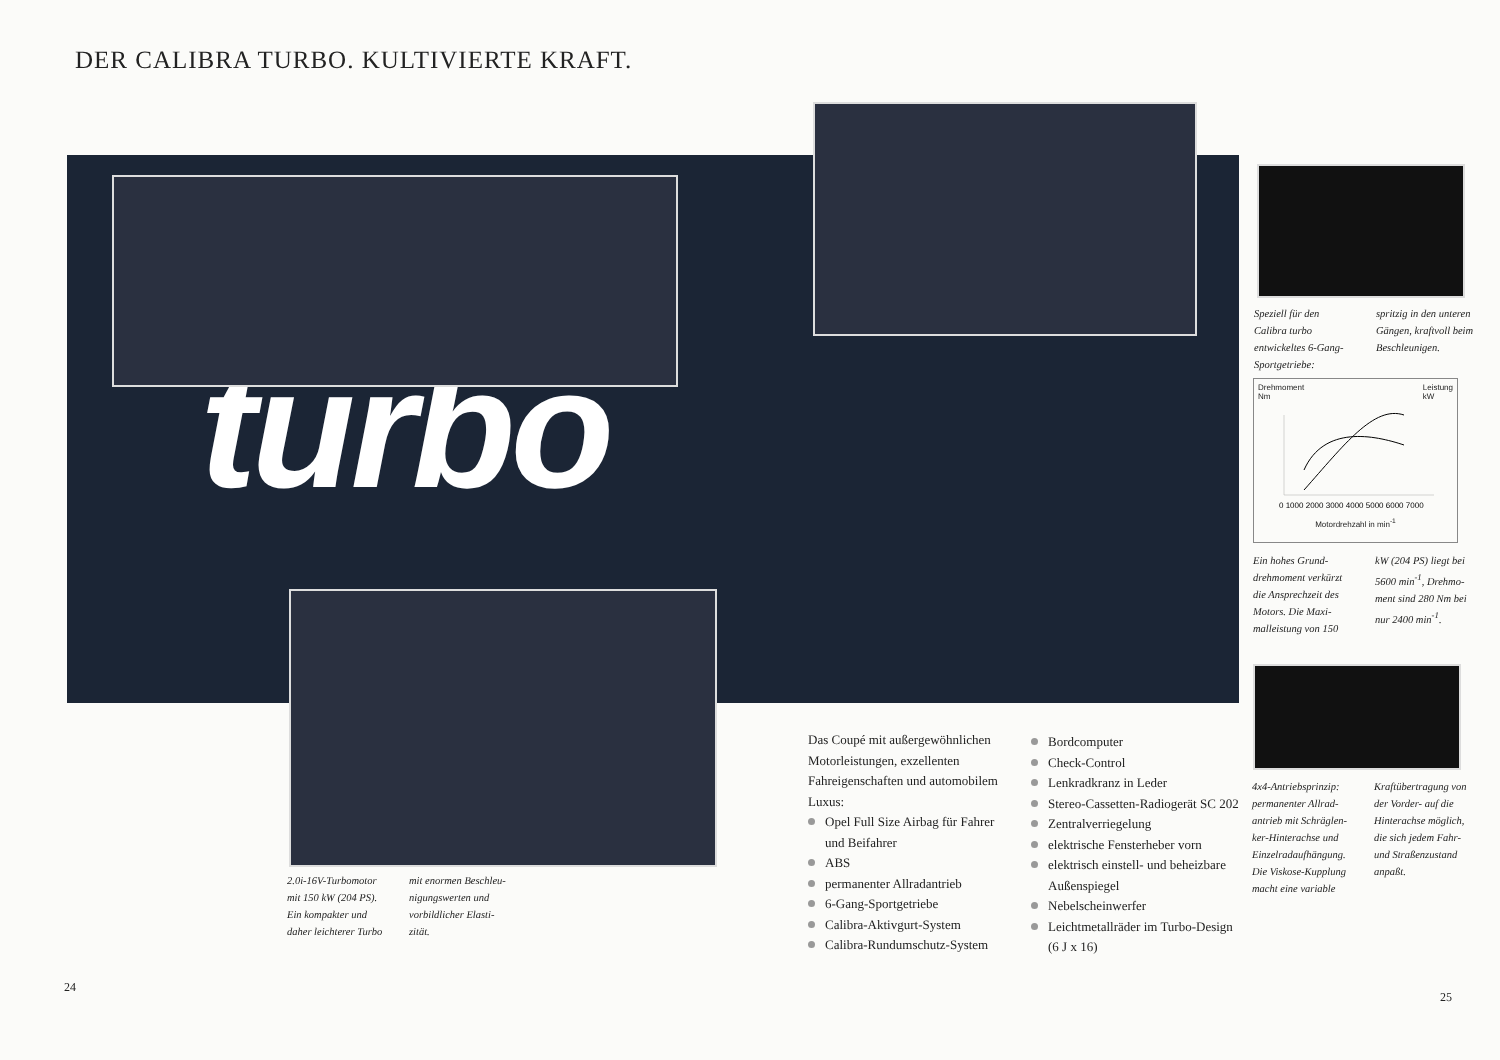turbo
DER CALIBRA TURBO. KULTIVIERTE KRAFT.
2.0i-16V-Turbomotor mit 150 kW (204 PS). Ein kompakter und daher leichterer Turbo
mit enormen Beschleu­nigungswerten und vorbildlicher Elasti­zität.
Speziell für den Calibra turbo entwickeltes 6-Gang-Sportgetriebe:
spritzig in den unteren Gängen, kraftvoll beim Beschleunigen.
Drehmoment
Nm Leistung
kW
0 1000 2000 3000 4000 5000 6000 7000
Motordrehzahl in min<sup>-1</sup>
Ein hohes Grund­drehmoment verkürzt die Ansprechzeit des Motors. Die Maxi­malleistung von 150
kW (204 PS) liegt bei 5600 min<sup>-1</sup>, Drehmo­ment sind 280 Nm bei nur 2400 min<sup>-1</sup>.
4x4-Antriebsprinzip: permanenter Allrad­antrieb mit Schräglen­ker-Hinterachse und Einzelradaufhängung. Die Viskose-Kupplung macht eine variable
Kraftübertragung von der Vorder- auf die Hinterachse möglich, die sich jedem Fahr- und Straßenzustand anpaßt.
Das Coupé mit außergewöhnli­chen Motorleistungen, exzellenten Fahreigenschaften und automobilem Luxus:
Opel Full Size Airbag für Fahrer und Beifahrer
ABS
permanenter Allradantrieb
6-Gang-Sportgetriebe
Calibra-Aktivgurt-System
Calibra-Rundumschutz-System
Bordcomputer
Check-Control
Lenkradkranz in Leder
Stereo-Cassetten-Radiogerät SC 202
Zentralverriegelung
elektrische Fensterheber vorn
elektrisch einstell- und beheizbare Außenspiegel
Nebelscheinwerfer
Leichtmetallräder im Turbo-Design (6 J x 16)
24
25